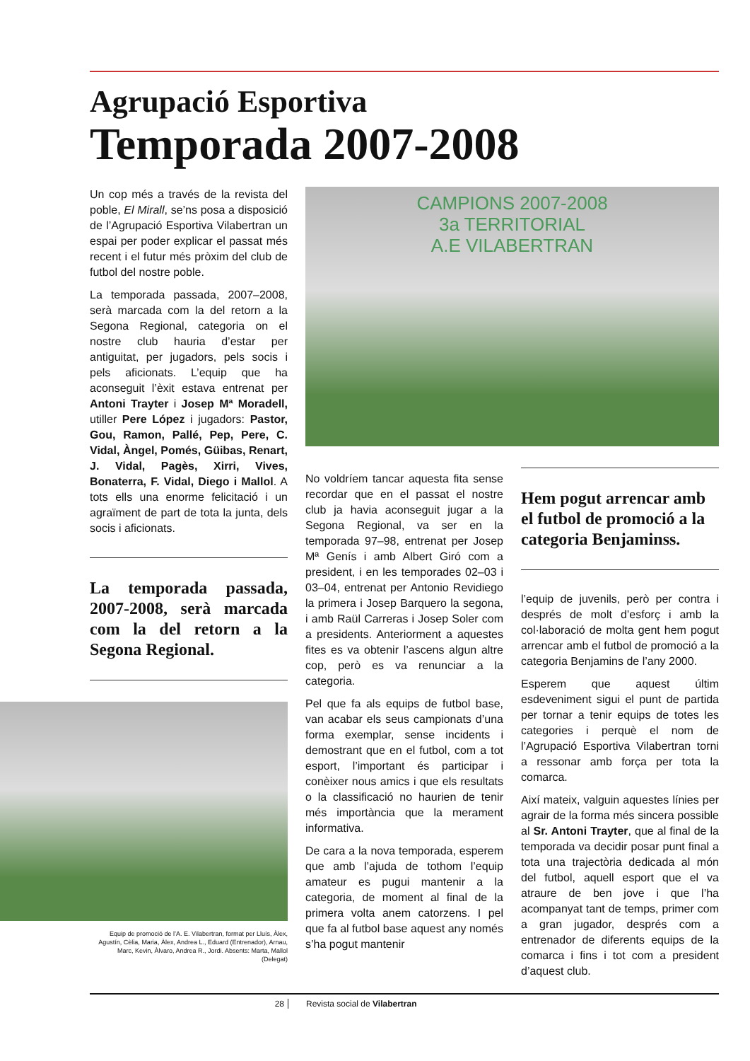Agrupació Esportiva
Temporada 2007-2008
Un cop més a través de la revista del poble, El Mirall, se’ns posa a disposició de l’Agrupació Esportiva Vilabertran un espai per poder explicar el passat més recent i el futur més pròxim del club de futbol del nostre poble.
La temporada passada, 2007–2008, serà marcada com la del retorn a la Segona Regional, categoria on el nostre club hauria d’estar per antiguitat, per jugadors, pels socis i pels aficionats. L’equip que ha aconseguit l’èxit estava entrenat per Antoni Trayter i Josep Mª Moradell, utiller Pere López i jugadors: Pastor, Gou, Ramon, Pallé, Pep, Pere, C. Vidal, Àngel, Pomés, Güibas, Renart, J. Vidal, Pagès, Xirri, Vives, Bonaterra, F. Vidal, Diego i Mallol. A tots ells una enorme felicitació i un agraïment de part de tota la junta, dels socis i aficionats.
La temporada passada, 2007-2008, serà marcada com la del retorn a la Segona Regional.
Equip de promoció de l’A. E. Vilabertran, format per Lluís, Àlex, Agustín, Cèlia, Maria, Àlex, Andrea L., Eduard (Entrenador), Arnau, Marc, Kevin, Àlvaro, Andrea R., Jordi. Absents: Marta, Mallol (Delegat)
CAMPIONS 2007-2008
3a TERRITORIAL
A.E VILABERTRAN
No voldríem tancar aquesta fita sense recordar que en el passat el nostre club ja havia aconseguit jugar a la Segona Regional, va ser en la temporada 97–98, entrenat per Josep Mª Genís i amb Albert Giró com a president, i en les temporades 02–03 i 03–04, entrenat per Antonio Revidiego la primera i Josep Barquero la segona, i amb Raül Carreras i Josep Soler com a presidents. Anteriorment a aquestes fites es va obtenir l’ascens algun altre cop, però es va renunciar a la categoria.
Pel que fa als equips de futbol base, van acabar els seus campionats d’una forma exemplar, sense incidents i demostrant que en el futbol, com a tot esport, l’important és participar i conèixer nous amics i que els resultats o la classificació no haurien de tenir més importància que la merament informativa.
De cara a la nova temporada, esperem que amb l’ajuda de tothom l’equip amateur es pugui mantenir a la categoria, de moment al final de la primera volta anem catorzens. I pel que fa al futbol base aquest any només s’ha pogut mantenir
Hem pogut arrencar amb el futbol de promoció a la categoria Benjaminss.
l’equip de juvenils, però per contra i després de molt d’esforç i amb la col·laboració de molta gent hem pogut arrencar amb el futbol de promoció a la categoria Benjamins de l’any 2000.
Esperem que aquest últim esdeveniment sigui el punt de partida per tornar a tenir equips de totes les categories i perquè el nom de l’Agrupació Esportiva Vilabertran torni a ressonar amb força per tota la comarca.
Així mateix, valguin aquestes línies per agrair de la forma més sincera possible al Sr. Antoni Trayter, que al final de la temporada va decidir posar punt final a tota una trajectòria dedicada al món del futbol, aquell esport que el va atraure de ben jove i que l’ha acompanyat tant de temps, primer com a gran jugador, després com a entrenador de diferents equips de la comarca i fins i tot com a president d’aquest club.
28 Revista social de Vilabertran